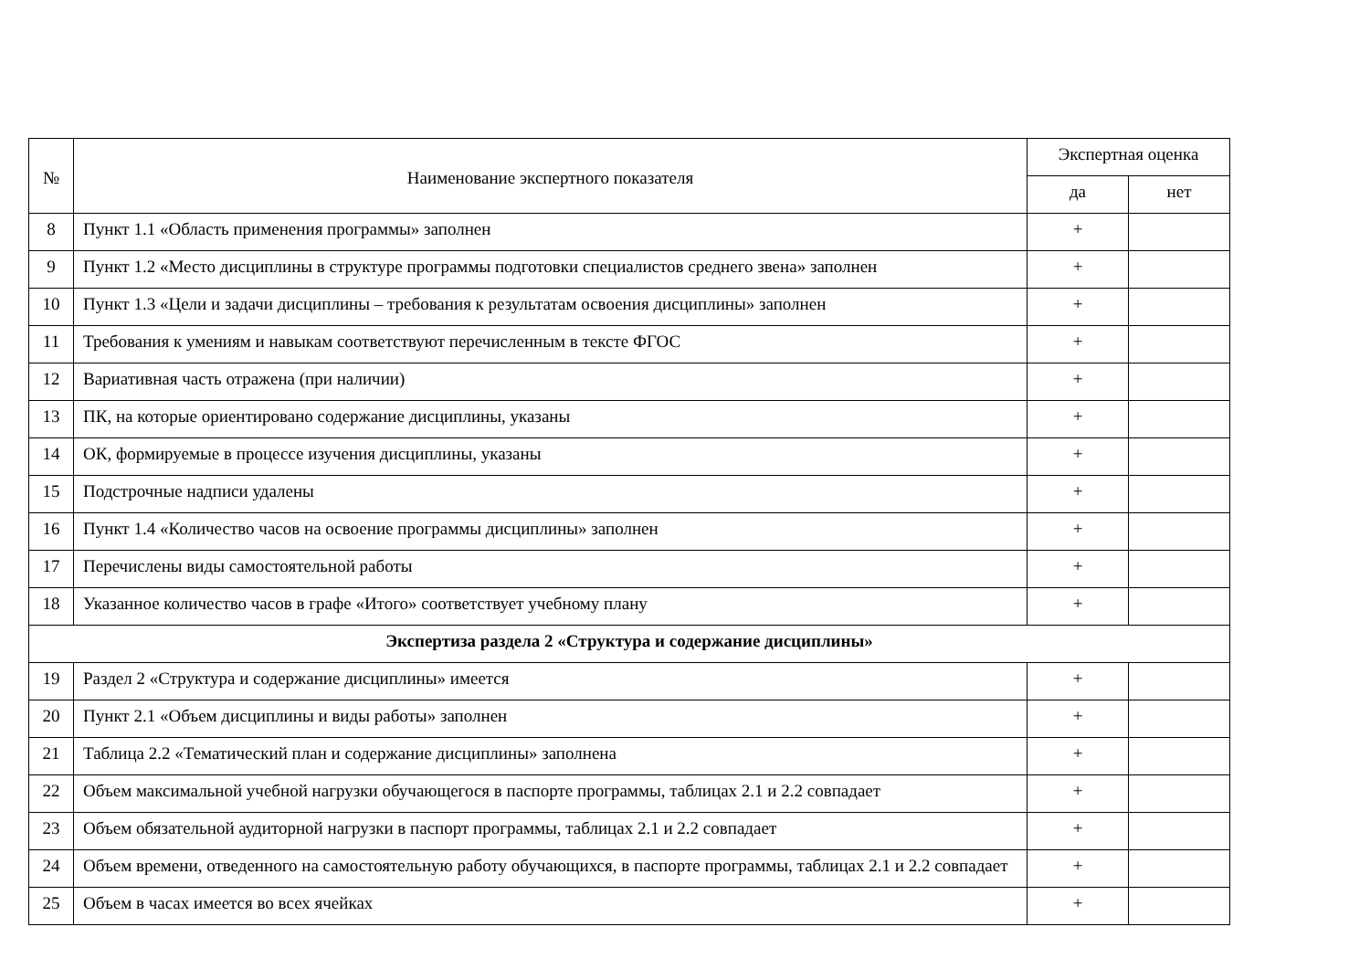| № | Наименование экспертного показателя | Экспертная оценка | |
| --- | --- | --- | --- |
| | | да | нет |
| 8 | Пункт 1.1 «Область применения программы» заполнен | + | |
| 9 | Пункт 1.2 «Место дисциплины в структуре программы подготовки специалистов среднего звена» заполнен | + | |
| 10 | Пункт 1.3 «Цели и задачи дисциплины – требования к результатам освоения дисциплины» заполнен | + | |
| 11 | Требования к умениям и навыкам соответствуют перечисленным в тексте ФГОС | + | |
| 12 | Вариативная часть отражена (при наличии) | + | |
| 13 | ПК, на которые ориентировано содержание дисциплины, указаны | + | |
| 14 | ОК, формируемые в процессе изучения дисциплины, указаны | + | |
| 15 | Подстрочные надписи удалены | + | |
| 16 | Пункт 1.4 «Количество часов на освоение программы дисциплины» заполнен | + | |
| 17 | Перечислены виды самостоятельной работы | + | |
| 18 | Указанное количество часов в графе «Итого» соответствует учебному плану | + | |
| Экспертиза раздела 2 «Структура и содержание дисциплины» | | | |
| 19 | Раздел 2 «Структура и содержание дисциплины» имеется | + | |
| 20 | Пункт 2.1 «Объем дисциплины и виды работы» заполнен | + | |
| 21 | Таблица 2.2 «Тематический план и содержание дисциплины» заполнена | + | |
| 22 | Объем максимальной учебной нагрузки обучающегося в паспорте программы, таблицах 2.1 и 2.2 совпадает | + | |
| 23 | Объем обязательной аудиторной нагрузки в паспорт программы, таблицах 2.1 и 2.2 совпадает | + | |
| 24 | Объем времени, отведенного на самостоятельную работу обучающихся, в паспорте программы, таблицах 2.1 и 2.2 совпадает | + | |
| 25 | Объем в часах имеется во всех ячейках | + | |